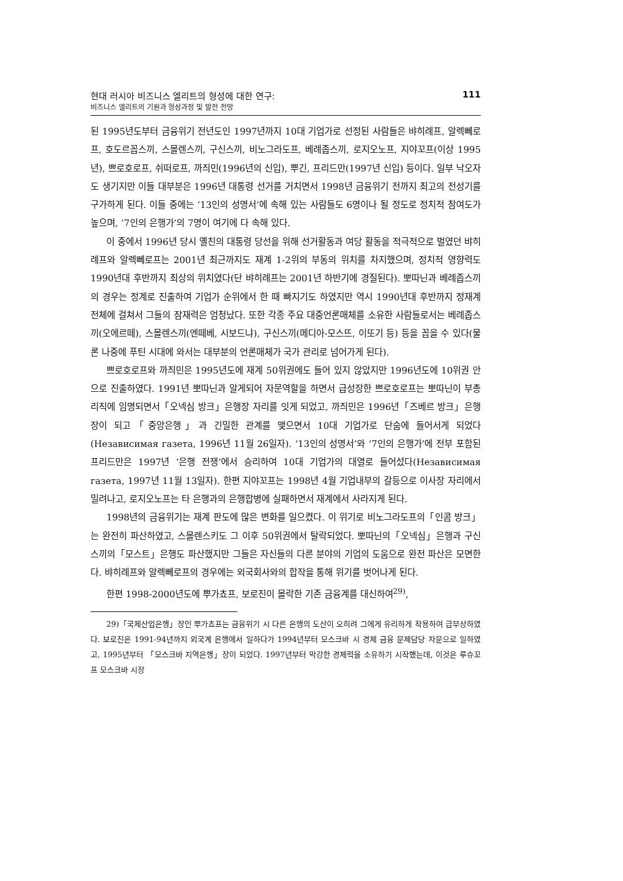현대 러시아 비즈니스 엘리트의 형성에 대한 연구:
비즈니스 엘리트의 기원과 형성과정 및 발전 전망
111
된 1995년도부터 금융위기 전년도인 1997년까지 10대 기업가로 선정된 사람들은 뱌히례프, 알렉뻬로프, 호도르꼽스끼, 스몰렌스끼, 구신스끼, 비노그라도프, 베례좁스끼, 로지오노프, 지야꼬프(이상 1995년), 쁘로호로프, 쉬떠로프, 까즤민(1996년의 신입), 뿌긴, 프리드만(1997년 신입) 등이다. 일부 낙오자도 생기지만 이들 대부분은 1996년 대통령 선거를 거치면서 1998년 금융위기 전까지 최고의 전성기를 구가하게 된다. 이들 중에는 ‘13인의 성명서’에 속해 있는 사람들도 6명이나 될 정도로 정치적 참여도가 높으며, ‘7인의 은행가’의 7명이 여기에 다 속해 있다.
이 중에서 1996년 당시 옐친의 대통령 당선을 위해 선거활동과 여당 활동을 적극적으로 벌였던 뱌히례프와 알렉뻬로프는 2001년 최근까지도 재계 1-2위의 부동의 위치를 차지했으며, 정치적 영향력도 1990년대 후반까지 최상의 위치였다(단 뱌히례프는 2001년 하반기에 경질된다). 뽀따닌과 베례좁스끼의 경우는 정계로 진출하여 기업가 순위에서 한 때 빠지기도 하였지만 역시 1990년대 후반까지 정재계 전체에 걸쳐서 그들의 잠재력은 엄청났다. 또한 각종 주요 대중언론매체를 소유한 사람들로서는 베례좁스끼(오에르떼), 스몰렌스끼(엔떼베, 시보드냐), 구신스끼(메디아-모스뜨, 이또기 등) 등을 꼽을 수 있다(물론 나중에 푸틴 시대에 와서는 대부분의 언론매체가 국가 관리로 넘어가게 된다).
쁘로호로프와 까즤민은 1995년도에 재계 50위권에도 들어 있지 않았지만 1996년도에 10위권 안으로 진출하였다. 1991년 뽀따닌과 알게되어 자문역할을 하면서 급성장한 쁘로호로프는 뽀따닌이 부총리직에 임명되면서「오넥심 방크」은행장 자리를 잇게 되었고, 까즤민은 1996년「즈베르 방크」은행장이 되고「중앙은행」과 긴밀한 관계를 맺으면서 10대 기업가로 단숨에 들어서게 되었다(Независимая газета, 1996년 11월 26일자). ‘13인의 성명서’와 ‘7인의 은행가’에 전부 포함된 프리드만은 1997년 ‘은행 전쟁’에서 승리하여 10대 기업가의 대열로 들어섰다(Независимая газета, 1997년 11월 13일자). 한편 지야꼬프는 1998년 4월 기업내부의 갈등으로 이사장 자리에서 밀려나고, 로지오노프는 타 은행과의 은행합병에 실패하면서 재계에서 사라지게 된다.
1998년의 금융위기는 재계 판도에 많은 변화를 일으켰다. 이 위기로 비노그라도프의「인콤 방크」는 완전히 파산하였고, 스몰렌스키도 그 이후 50위권에서 탈락되었다. 뽀따닌의「오넥심」은행과 구신스끼의「모스트」은행도 파산했지만 그들은 자신들의 다른 분야의 기업의 도움으로 완전 파산은 모면한다. 뱌히례프와 알렉뻬로프의 경우에는 외국회사와의 합작을 통해 위기를 벗어나게 된다.
한편 1998-2000년도에 뿌가쵸프, 보로진이 몰락한 기존 금융계를 대신하여<sup>29)</sup>,
29)「국제산업은행」장인 뿌가쵸프는 금융위기 시 다른 은행의 도산이 오히려 그에게 유리하게 작용하여 급부상하였다. 보로진은 1991-94년까지 외국계 은행에서 일하다가 1994년부터 모스크바 시 경제 금융 문제담당 자문으로 일하였고, 1995년부터 「모스크바 지역은행」장이 되었다. 1997년부터 막강한 경제력을 소유하기 시작했는데, 이것은 루슈꼬프 모스크바 시장